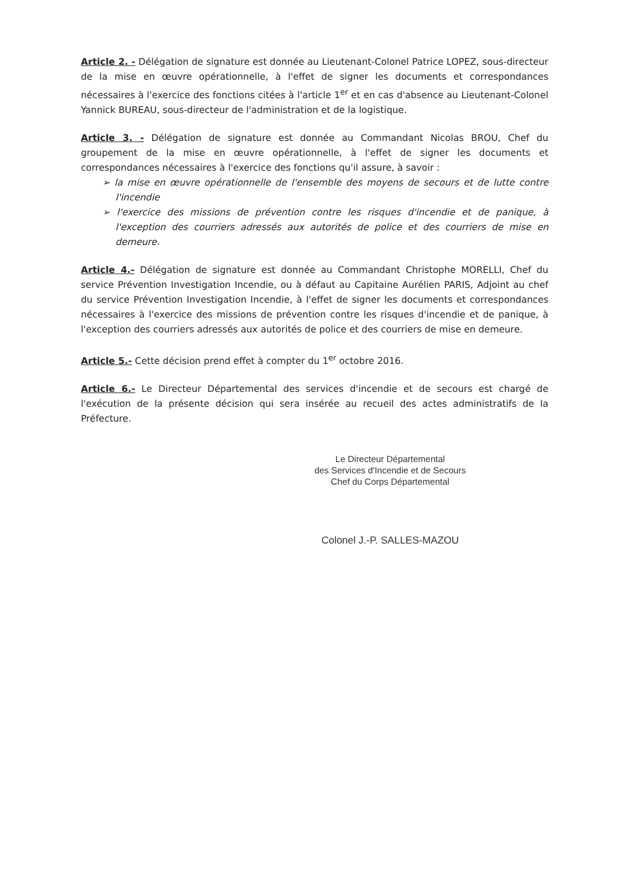Article 2. - Délégation de signature est donnée au Lieutenant-Colonel Patrice LOPEZ, sous-directeur de la mise en œuvre opérationnelle, à l'effet de signer les documents et correspondances nécessaires à l'exercice des fonctions citées à l'article 1<sup>er</sup> et en cas d'absence au Lieutenant-Colonel Yannick BUREAU, sous-directeur de l'administration et de la logistique.
Article 3. - Délégation de signature est donnée au Commandant Nicolas BROU, Chef du groupement de la mise en œuvre opérationnelle, à l'effet de signer les documents et correspondances nécessaires à l'exercice des fonctions qu'il assure, à savoir :
➢ la mise en œuvre opérationnelle de l'ensemble des moyens de secours et de lutte contre l'incendie
➢ l'exercice des missions de prévention contre les risques d'incendie et de panique, à l'exception des courriers adressés aux autorités de police et des courriers de mise en demeure.
Article 4.- Délégation de signature est donnée au Commandant Christophe MORELLI, Chef du service Prévention Investigation Incendie, ou à défaut au Capitaine Aurélien PARIS, Adjoint au chef du service Prévention Investigation Incendie, à l'effet de signer les documents et correspondances nécessaires à l'exercice des missions de prévention contre les risques d'incendie et de panique, à l'exception des courriers adressés aux autorités de police et des courriers de mise en demeure.
Article 5.- Cette décision prend effet à compter du 1<sup>er</sup> octobre 2016.
Article 6.- Le Directeur Départemental des services d'incendie et de secours est chargé de l'exécution de la présente décision qui sera insérée au recueil des actes administratifs de la Préfecture.
Le Directeur Départemental
des Services d'Incendie et de Secours
Chef du Corps Départemental
Colonel J.-P. SALLES-MAZOU